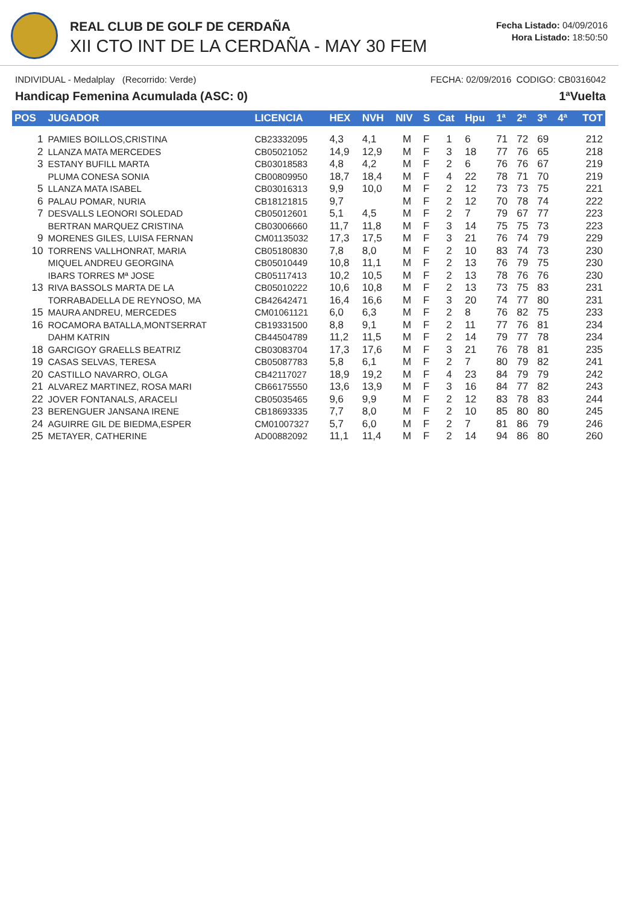REAL CLUB DE GOLF DE CERDAÑA
XII CTO INT DE LA CERDAÑA - MAY 30 FEM
Fecha Listado: 04/09/2016
Hora Listado: 18:50:50
INDIVIDUAL - Medalplay (Recorrido: Verde) FECHA: 02/09/2016 CODIGO: CB0316042
Handicap Femenina Acumulada (ASC: 0) 1ªVuelta
| POS | JUGADOR | LICENCIA | HEX | NVH | NIV | S | Cat | Hpu | 1ª | 2ª | 3ª | 4ª | TOT |
| --- | --- | --- | --- | --- | --- | --- | --- | --- | --- | --- | --- | --- | --- |
| 1 | PAMIES BOILLOS,CRISTINA | CB23332095 | 4,3 | 4,1 | M | F | 1 | 6 | 71 | 72 | 69 | | 212 |
| 2 | LLANZA MATA MERCEDES | CB05021052 | 14,9 | 12,9 | M | F | 3 | 18 | 77 | 76 | 65 | | 218 |
| 3 | ESTANY BUFILL MARTA | CB03018583 | 4,8 | 4,2 | M | F | 2 | 6 | 76 | 76 | 67 | | 219 |
| | PLUMA CONESA SONIA | CB00809950 | 18,7 | 18,4 | M | F | 4 | 22 | 78 | 71 | 70 | | 219 |
| 5 | LLANZA MATA ISABEL | CB03016313 | 9,9 | 10,0 | M | F | 2 | 12 | 73 | 73 | 75 | | 221 |
| 6 | PALAU POMAR, NURIA | CB18121815 | 9,7 | | M | F | 2 | 12 | 70 | 78 | 74 | | 222 |
| 7 | DESVALLS LEONORI SOLEDAD | CB05012601 | 5,1 | 4,5 | M | F | 2 | 7 | 79 | 67 | 77 | | 223 |
| | BERTRAN MARQUEZ CRISTINA | CB03006660 | 11,7 | 11,8 | M | F | 3 | 14 | 75 | 75 | 73 | | 223 |
| 9 | MORENES GILES, LUISA FERNAN | CM01135032 | 17,3 | 17,5 | M | F | 3 | 21 | 76 | 74 | 79 | | 229 |
| 10 | TORRENS VALLHONRAT, MARIA | CB05180830 | 7,8 | 8,0 | M | F | 2 | 10 | 83 | 74 | 73 | | 230 |
| | MIQUEL ANDREU GEORGINA | CB05010449 | 10,8 | 11,1 | M | F | 2 | 13 | 76 | 79 | 75 | | 230 |
| | IBARS TORRES Mª JOSE | CB05117413 | 10,2 | 10,5 | M | F | 2 | 13 | 78 | 76 | 76 | | 230 |
| 13 | RIVA BASSOLS MARTA DE LA | CB05010222 | 10,6 | 10,8 | M | F | 2 | 13 | 73 | 75 | 83 | | 231 |
| | TORRABADELLA DE REYNOSO, MA | CB42642471 | 16,4 | 16,6 | M | F | 3 | 20 | 74 | 77 | 80 | | 231 |
| 15 | MAURA ANDREU, MERCEDES | CM01061121 | 6,0 | 6,3 | M | F | 2 | 8 | 76 | 82 | 75 | | 233 |
| 16 | ROCAMORA BATALLA,MONTSERRAT | CB19331500 | 8,8 | 9,1 | M | F | 2 | 11 | 77 | 76 | 81 | | 234 |
| | DAHM KATRIN | CB44504789 | 11,2 | 11,5 | M | F | 2 | 14 | 79 | 77 | 78 | | 234 |
| 18 | GARCIGOY GRAELLS BEATRIZ | CB03083704 | 17,3 | 17,6 | M | F | 3 | 21 | 76 | 78 | 81 | | 235 |
| 19 | CASAS SELVAS, TERESA | CB05087783 | 5,8 | 6,1 | M | F | 2 | 7 | 80 | 79 | 82 | | 241 |
| 20 | CASTILLO NAVARRO, OLGA | CB42117027 | 18,9 | 19,2 | M | F | 4 | 23 | 84 | 79 | 79 | | 242 |
| 21 | ALVAREZ MARTINEZ, ROSA MARI | CB66175550 | 13,6 | 13,9 | M | F | 3 | 16 | 84 | 77 | 82 | | 243 |
| 22 | JOVER FONTANALS, ARACELI | CB05035465 | 9,6 | 9,9 | M | F | 2 | 12 | 83 | 78 | 83 | | 244 |
| 23 | BERENGUER JANSANA IRENE | CB18693335 | 7,7 | 8,0 | M | F | 2 | 10 | 85 | 80 | 80 | | 245 |
| 24 | AGUIRRE GIL DE BIEDMA,ESPER | CM01007327 | 5,7 | 6,0 | M | F | 2 | 7 | 81 | 86 | 79 | | 246 |
| 25 | METAYER, CATHERINE | AD00882092 | 11,1 | 11,4 | M | F | 2 | 14 | 94 | 86 | 80 | | 260 |